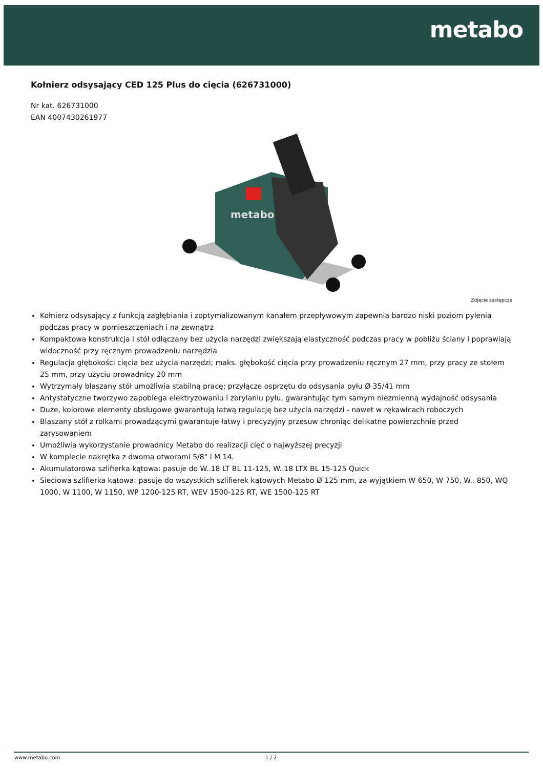metabo
Kołnierz odsysający CED 125 Plus do cięcia (626731000)
Nr kat. 626731000
EAN 4007430261977
metabo
Zdjęcie zastępcze
Kołnierz odsysający z funkcją zagłębiania i zoptymalizowanym kanałem przepływowym zapewnia bardzo niski poziom pylenia podczas pracy w pomieszczeniach i na zewnątrz
Kompaktowa konstrukcja i stół odłączany bez użycia narzędzi zwiększają elastyczność podczas pracy w pobliżu ściany i poprawiają widoczność przy ręcznym prowadzeniu narzędzia
Regulacja głębokości cięcia bez użycia narzędzi; maks. głębokość cięcia przy prowadzeniu ręcznym 27 mm, przy pracy ze stołem 25 mm, przy użyciu prowadnicy 20 mm
Wytrzymały blaszany stół umożliwia stabilną pracę; przyłącze osprzętu do odsysania pyłu Ø 35/41 mm
Antystatyczne tworzywo zapobiega elektryzowaniu i zbrylaniu pyłu, gwarantując tym samym niezmienną wydajność odsysania
Duże, kolorowe elementy obsługowe gwarantują łatwą regulację bez użycia narzędzi - nawet w rękawicach roboczych
Blaszany stół z rolkami prowadzącymi gwarantuje łatwy i precyzyjny przesuw chroniąc delikatne powierzchnie przed zarysowaniem
Umożliwia wykorzystanie prowadnicy Metabo do realizacji cięć o najwyższej precyzji
W komplecie nakrętka z dwoma otworami 5/8" i M 14.
Akumulatorowa szlifierka kątowa: pasuje do W..18 LT BL 11-125, W..18 LTX BL 15-125 Quick
Sieciowa szlifierka kątowa: pasuje do wszystkich szlifierek kątowych Metabo Ø 125 mm, za wyjątkiem W 650, W 750, W.. 850, WQ 1000, W 1100, W 1150, WP 1200-125 RT, WEV 1500-125 RT, WE 1500-125 RT
www.metabo.com 1 / 2